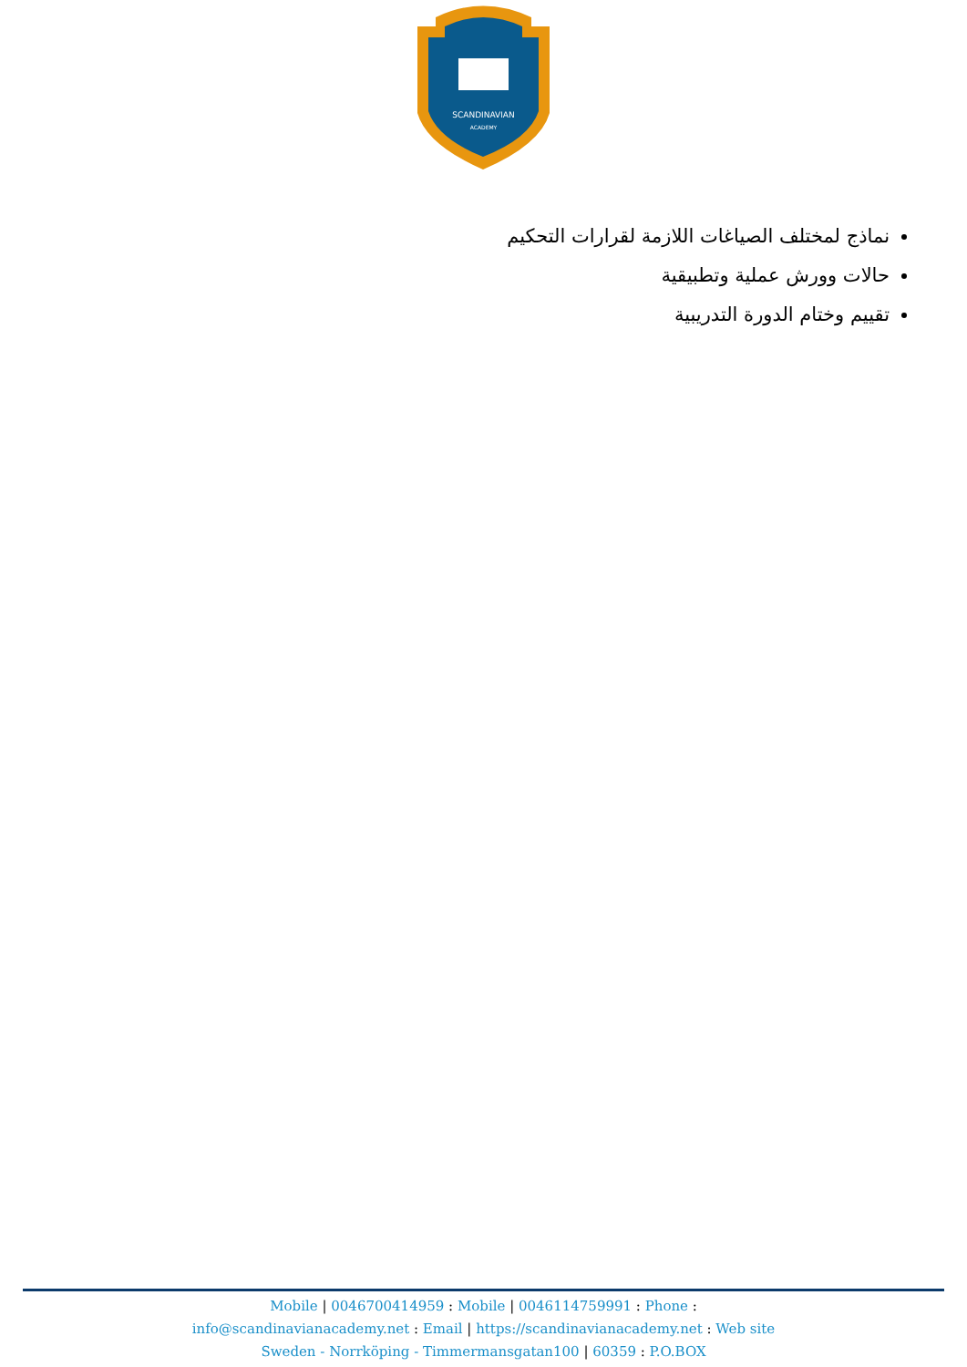SCANDINAVIAN
ACADEMY
نماذج لمختلف الصياغات اللازمة لقرارات التحكيم
حالات وورش عملية وتطبيقية
تقييم وختام الدورة التدريبية
Mobile | 0046700414959 : Mobile | 0046114759991 : Phone :
info@scandinavianacademy.net : Email | https://scandinavianacademy.net : Web site
Sweden - Norrköping - Timmermansgatan100 | 60359 : P.O.BOX